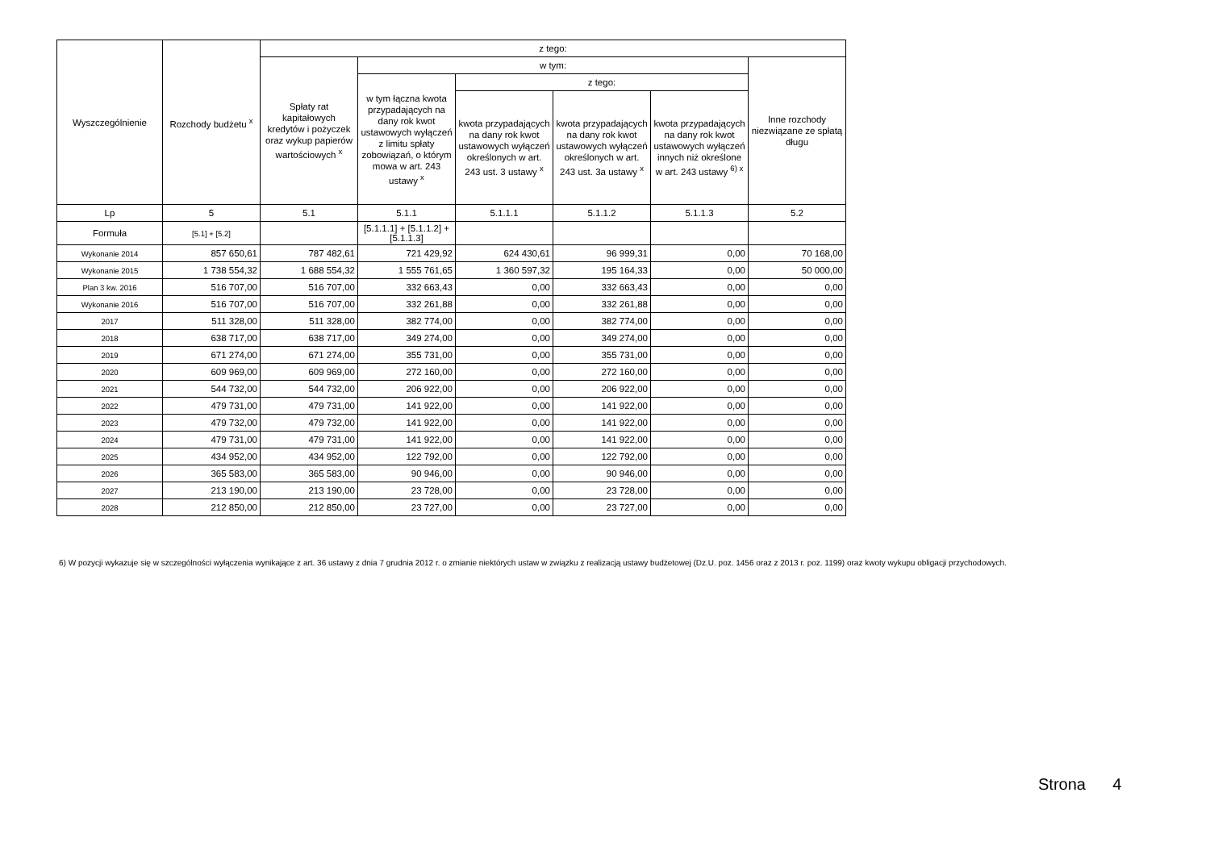| Wyszczególnienie | Rozchody budżetu <sup>x</sup> | z tego: | | | | | |
| --- | --- | --- | --- | --- | --- | --- | --- |
| | | Spłaty rat kapitałowych kredytów i pożyczek oraz wykup papierów wartościowych <sup>x</sup> | w tym: | | | | Inne rozchody niezwiązane ze spłatą długu |
| | | | w tym łączna kwota przypadających na dany rok kwot ustawowych wyłączeń z limitu spłaty zobowiązań, o którym mowa w art. 243 ustawy <sup>x</sup> | z tego: | | | |
| | | | | kwota przypadających na dany rok kwot ustawowych wyłączeń określonych w art. 243 ust. 3 ustawy <sup>x</sup> | kwota przypadających na dany rok kwot ustawowych wyłączeń określonych w art. 243 ust. 3a ustawy <sup>x</sup> | kwota przypadających na dany rok kwot ustawowych wyłączeń innych niż określone w art. 243 ustawy <sup>6) x</sup> | |
| Lp | 5 | 5.1 | 5.1.1 | 5.1.1.1 | 5.1.1.2 | 5.1.1.3 | 5.2 |
| Formuła | [5.1] + [5.2] | | [5.1.1.1] + [5.1.1.2] + [5.1.1.3] | | | | |
| Wykonanie 2014 | 857 650,61 | 787 482,61 | 721 429,92 | 624 430,61 | 96 999,31 | 0,00 | 70 168,00 |
| Wykonanie 2015 | 1 738 554,32 | 1 688 554,32 | 1 555 761,65 | 1 360 597,32 | 195 164,33 | 0,00 | 50 000,00 |
| Plan 3 kw. 2016 | 516 707,00 | 516 707,00 | 332 663,43 | 0,00 | 332 663,43 | 0,00 | 0,00 |
| Wykonanie 2016 | 516 707,00 | 516 707,00 | 332 261,88 | 0,00 | 332 261,88 | 0,00 | 0,00 |
| 2017 | 511 328,00 | 511 328,00 | 382 774,00 | 0,00 | 382 774,00 | 0,00 | 0,00 |
| 2018 | 638 717,00 | 638 717,00 | 349 274,00 | 0,00 | 349 274,00 | 0,00 | 0,00 |
| 2019 | 671 274,00 | 671 274,00 | 355 731,00 | 0,00 | 355 731,00 | 0,00 | 0,00 |
| 2020 | 609 969,00 | 609 969,00 | 272 160,00 | 0,00 | 272 160,00 | 0,00 | 0,00 |
| 2021 | 544 732,00 | 544 732,00 | 206 922,00 | 0,00 | 206 922,00 | 0,00 | 0,00 |
| 2022 | 479 731,00 | 479 731,00 | 141 922,00 | 0,00 | 141 922,00 | 0,00 | 0,00 |
| 2023 | 479 732,00 | 479 732,00 | 141 922,00 | 0,00 | 141 922,00 | 0,00 | 0,00 |
| 2024 | 479 731,00 | 479 731,00 | 141 922,00 | 0,00 | 141 922,00 | 0,00 | 0,00 |
| 2025 | 434 952,00 | 434 952,00 | 122 792,00 | 0,00 | 122 792,00 | 0,00 | 0,00 |
| 2026 | 365 583,00 | 365 583,00 | 90 946,00 | 0,00 | 90 946,00 | 0,00 | 0,00 |
| 2027 | 213 190,00 | 213 190,00 | 23 728,00 | 0,00 | 23 728,00 | 0,00 | 0,00 |
| 2028 | 212 850,00 | 212 850,00 | 23 727,00 | 0,00 | 23 727,00 | 0,00 | 0,00 |
6) W pozycji wykazuje się w szczególności wyłączenia wynikające z art. 36 ustawy z dnia 7 grudnia 2012 r. o zmianie niektórych ustaw w związku z realizacją ustawy budżetowej (Dz.U. poz. 1456 oraz z 2013 r. poz. 1199) oraz kwoty wykupu obligacji przychodowych.
Strona 4